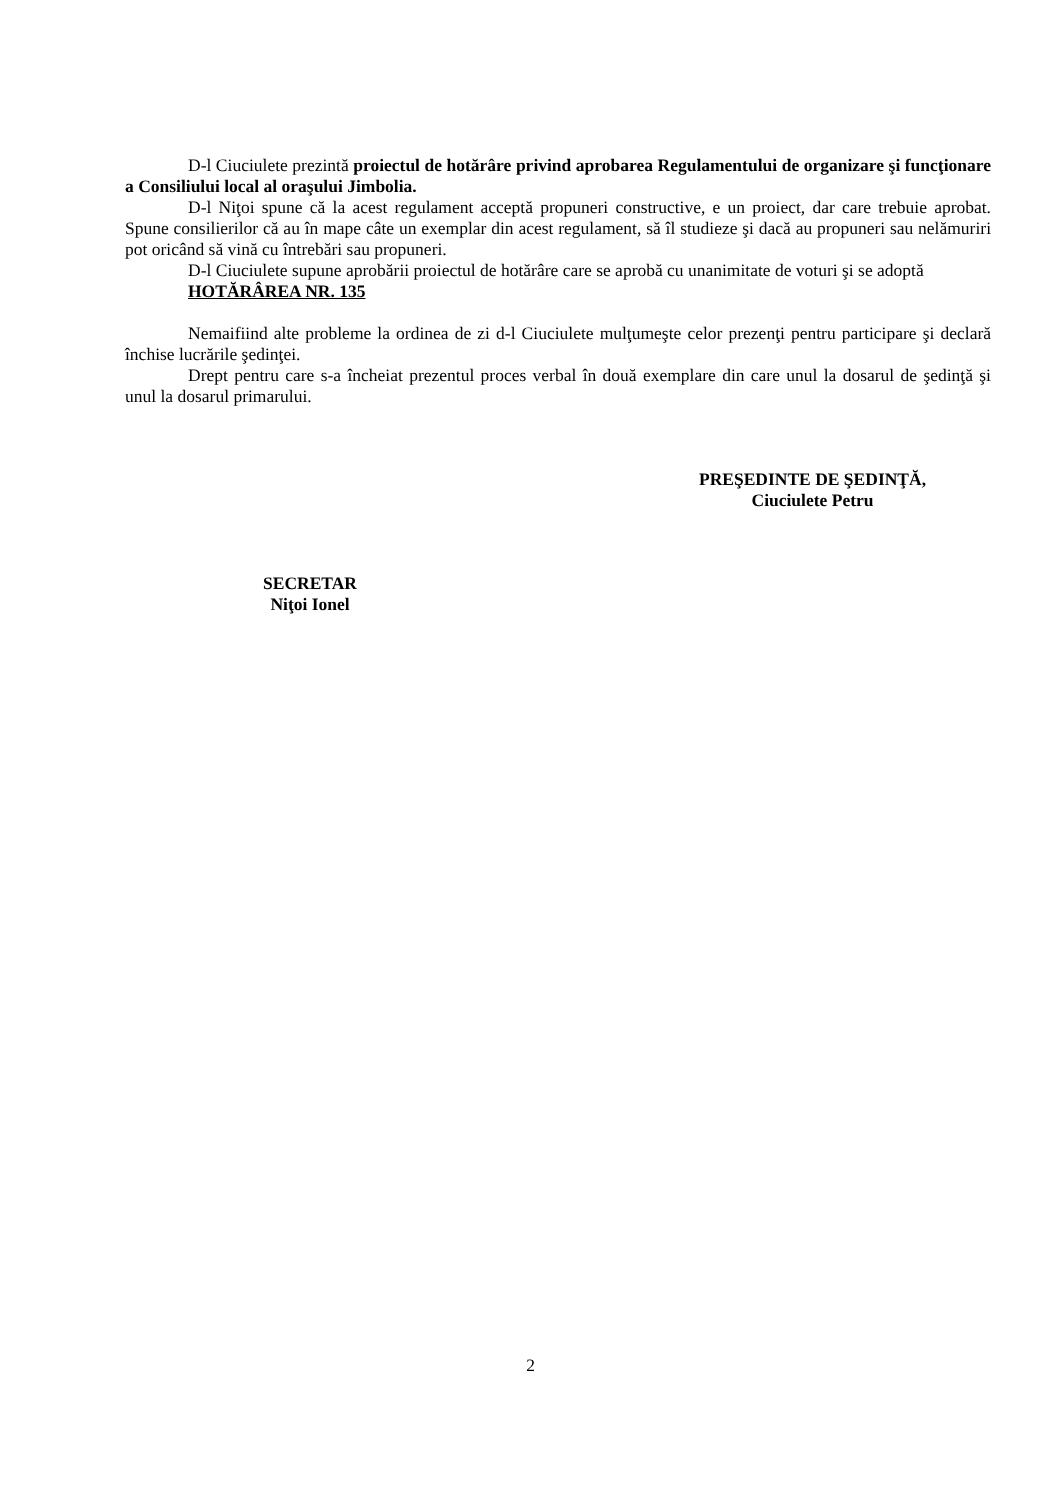D-l Ciuciulete prezintă proiectul de hotărâre privind aprobarea Regulamentului de organizare şi funcţionare a Consiliului local al oraşului Jimbolia.
D-l Niţoi spune că la acest regulament acceptă propuneri constructive, e un proiect, dar care trebuie aprobat. Spune consilierilor că au în mape câte un exemplar din acest regulament, să îl studieze şi dacă au propuneri sau nelămuriri pot oricând să vină cu întrebări sau propuneri.
D-l Ciuciulete supune aprobării proiectul de hotărâre care se aprobă cu unanimitate de voturi şi se adoptă
HOTĂRÂREA NR. 135
Nemaifiind alte probleme la ordinea de zi d-l Ciuciulete mulţumeşte celor prezenţi pentru participare şi declară închise lucrările şedinţei.
Drept pentru care s-a încheiat prezentul proces verbal în două exemplare din care unul la dosarul de şedinţă şi unul la dosarul primarului.
PREŞEDINTE DE ŞEDINŢĂ,
Ciuciulete Petru
SECRETAR
Niţoi Ionel
2